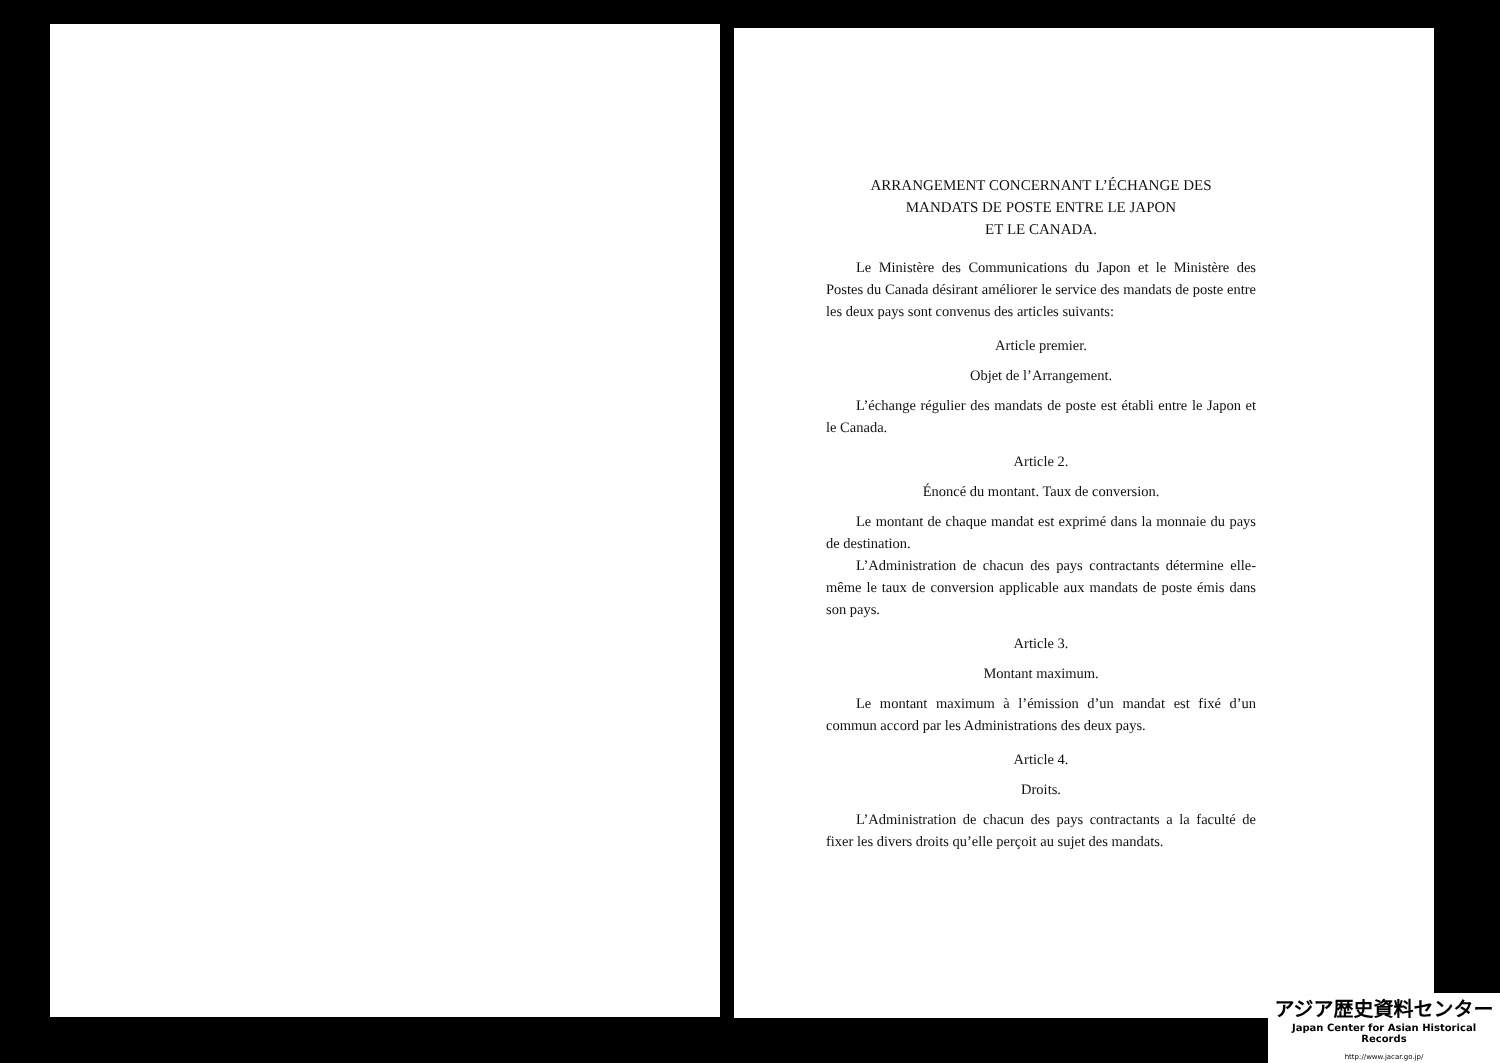ARRANGEMENT CONCERNANT L’ÉCHANGE DES
MANDATS DE POSTE ENTRE LE JAPON
ET LE CANADA.
Le Ministère des Communications du Japon et le Ministère des Postes du Canada désirant améliorer le service des mandats de poste entre les deux pays sont convenus des articles suivants:
Article premier.
Objet de l’Arrangement.
L’échange régulier des mandats de poste est établi entre le Japon et le Canada.
Article 2.
Énoncé du montant. Taux de conversion.
Le montant de chaque mandat est exprimé dans la monnaie du pays de destination.
L’Administration de chacun des pays contractants détermine elle-même le taux de conversion applicable aux mandats de poste émis dans son pays.
Article 3.
Montant maximum.
Le montant maximum à l’émission d’un mandat est fixé d’un commun accord par les Administrations des deux pays.
Article 4.
Droits.
L’Administration de chacun des pays contractants a la faculté de fixer les divers droits qu’elle perçoit au sujet des mandats.
アジア歴史資料センター
Japan Center for Asian Historical Records
http://www.jacar.go.jp/